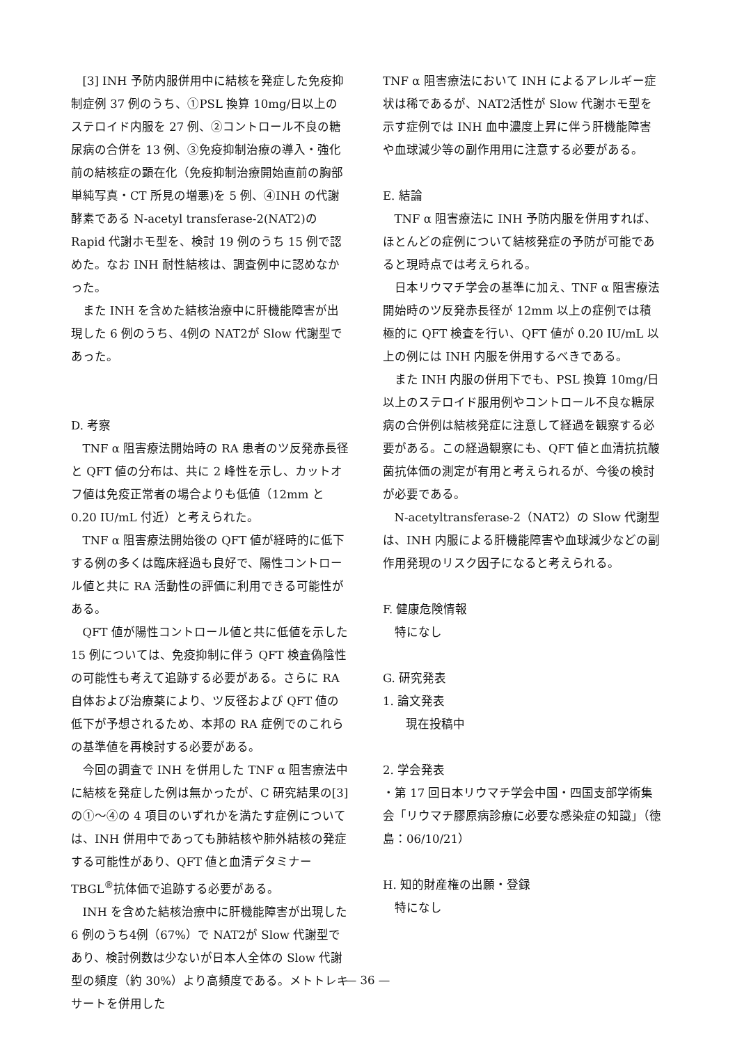[3] INH 予防内服併用中に結核を発症した免疫抑制症例 37 例のうち、①PSL 換算 10mg/日以上のステロイド内服を 27 例、②コントロール不良の糖尿病の合併を 13 例、③免疫抑制治療の導入・強化前の結核症の顕在化（免疫抑制治療開始直前の胸部単純写真・CT 所見の増悪)を 5 例、④INH の代謝酵素である N-acetyl transferase-2(NAT2)の Rapid 代謝ホモ型を、検討 19 例のうち 15 例で認めた。なお INH 耐性結核は、調査例中に認めなかった。
また INH を含めた結核治療中に肝機能障害が出現した 6 例のうち、4例の NAT2が Slow 代謝型であった。
D. 考察
TNF α 阻害療法開始時の RA 患者のツ反発赤長径と QFT 値の分布は、共に 2 峰性を示し、カットオフ値は免疫正常者の場合よりも低値（12mm と 0.20 IU/mL 付近）と考えられた。
TNF α 阻害療法開始後の QFT 値が経時的に低下する例の多くは臨床経過も良好で、陽性コントロール値と共に RA 活動性の評価に利用できる可能性がある。
QFT 値が陽性コントロール値と共に低値を示した 15 例については、免疫抑制に伴う QFT 検査偽陰性の可能性も考えて追跡する必要がある。さらに RA 自体および治療薬により、ツ反径および QFT 値の低下が予想されるため、本邦の RA 症例でのこれらの基準値を再検討する必要がある。
今回の調査で INH を併用した TNF α 阻害療法中に結核を発症した例は無かったが、C 研究結果の[3]の①～④の 4 項目のいずれかを満たす症例については、INH 併用中であっても肺結核や肺外結核の発症する可能性があり、QFT 値と血清デタミナーTBGL<sup>®</sup>抗体価で追跡する必要がある。
INH を含めた結核治療中に肝機能障害が出現した 6 例のうち4例（67%）で NAT2が Slow 代謝型であり、検討例数は少ないが日本人全体の Slow 代謝型の頻度（約 30%）より高頻度である。メトトレキサートを併用した
TNF α 阻害療法において INH によるアレルギー症状は稀であるが、NAT2活性が Slow 代謝ホモ型を示す症例では INH 血中濃度上昇に伴う肝機能障害や血球減少等の副作用用に注意する必要がある。
E. 結論
TNF α 阻害療法に INH 予防内服を併用すれば、ほとんどの症例について結核発症の予防が可能であると現時点では考えられる。
日本リウマチ学会の基準に加え、TNF α 阻害療法開始時のツ反発赤長径が 12mm 以上の症例では積極的に QFT 検査を行い、QFT 値が 0.20 IU/mL 以上の例には INH 内服を併用するべきである。
また INH 内服の併用下でも、PSL 換算 10mg/日以上のステロイド服用例やコントロール不良な糖尿病の合併例は結核発症に注意して経過を観察する必要がある。この経過観察にも、QFT 値と血清抗抗酸菌抗体価の測定が有用と考えられるが、今後の検討が必要である。
N-acetyltransferase-2（NAT2）の Slow 代謝型は、INH 内服による肝機能障害や血球減少などの副作用発現のリスク因子になると考えられる。
F. 健康危険情報
特になし
G. 研究発表
1. 論文発表
現在投稿中
2. 学会発表
・第 17 回日本リウマチ学会中国・四国支部学術集会「リウマチ膠原病診療に必要な感染症の知識」（徳島：06/10/21）
H. 知的財産権の出願・登録
特になし
— 36 —